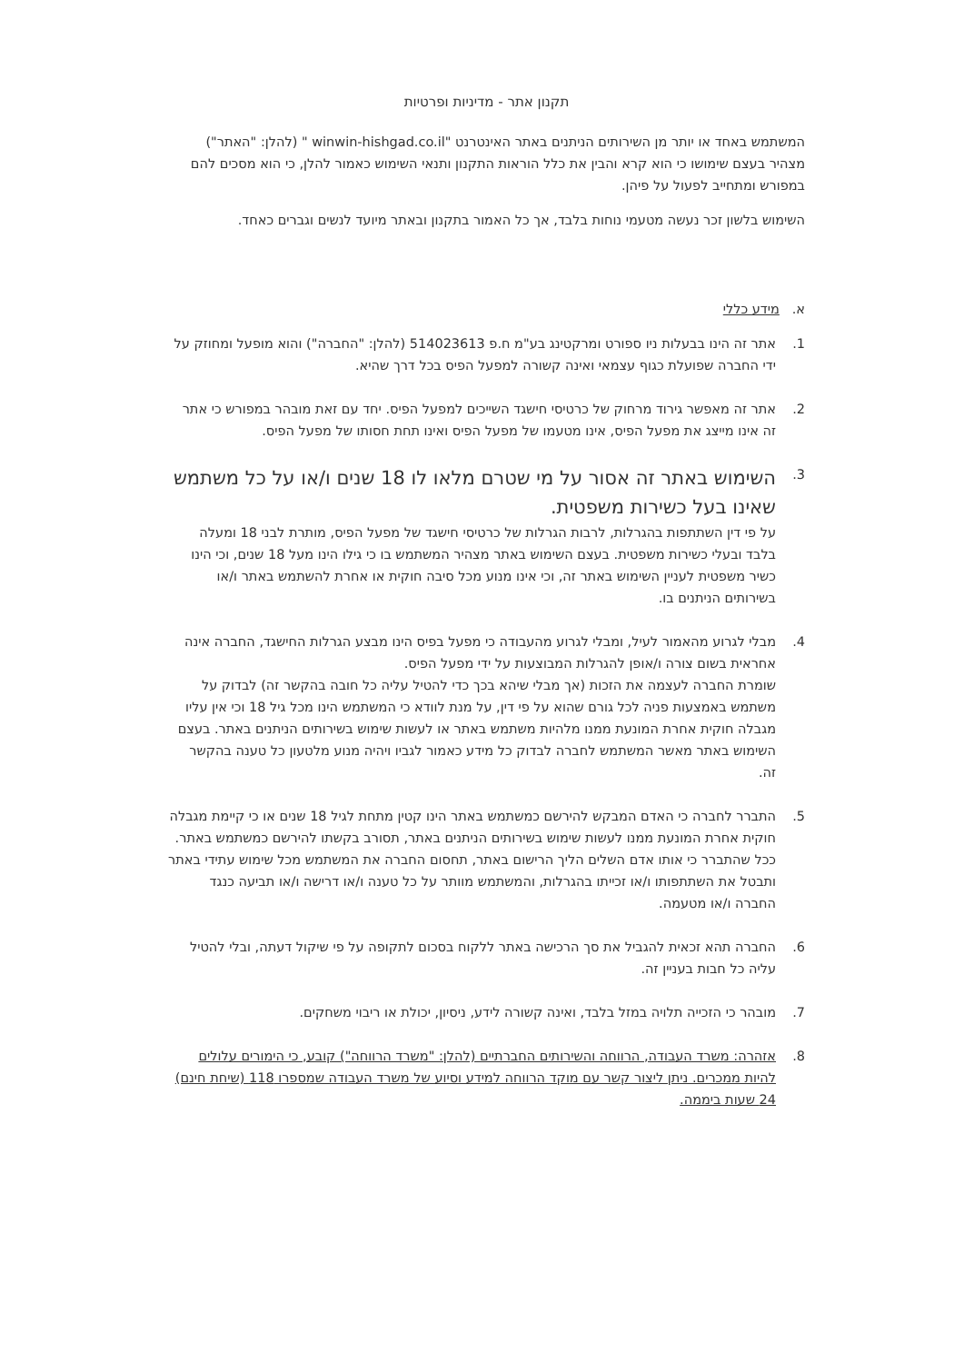תקנון אתר - מדיניות ופרטיות
המשתמש באחד או יותר מן השירותים הניתנים באתר האינטרנט "winwin-hishgad.co.il " (להלן: "האתר") מצהיר בעצם שימושו כי הוא קרא והבין את כלל הוראות התקנון ותנאי השימוש כאמור להלן, כי הוא מסכים להם במפורש ומתחייב לפעול על פיהן.
השימוש בלשון זכר נעשה מטעמי נוחות בלבד, אך כל האמור בתקנון ובאתר מיועד לנשים וגברים כאחד.
א. מידע כללי
1. אתר זה הינו בבעלות ניו ספורט ומרקטינג בע"מ ח.פ 514023613 (להלן: "החברה") והוא מופעל ומחוזק על ידי החברה שפועלת כגוף עצמאי ואינה קשורה למפעל הפיס בכל דרך שהיא.
2. אתר זה מאפשר גירוד מרחוק של כרטיסי חישגד השייכים למפעל הפיס. יחד עם זאת מובהר במפורש כי אתר זה אינו מייצג את מפעל הפיס, אינו מטעמו של מפעל הפיס ואינו תחת חסותו של מפעל הפיס.
3.
השימוש באתר זה אסור על מי שטרם מלאו לו 18 שנים ו/או על כל משתמש שאינו בעל כשירות משפטית.
על פי דין השתתפות בהגרלות, לרבות הגרלות של כרטיסי חישגד של מפעל הפיס, מותרת לבני 18 ומעלה בלבד ובעלי כשירות משפטית. בעצם השימוש באתר מצהיר המשתמש בו כי גילו הינו מעל 18 שנים, וכי הינו כשיר משפטית לעניין השימוש באתר זה, וכי אינו מנוע מכל סיבה חוקית או אחרת להשתמש באתר ו/או בשירותים הניתנים בו.
4. מבלי לגרוע מהאמור לעיל, ומבלי לגרוע מהעבודה כי מפעל בפיס הינו מבצע הגרלות החישגד, החברה אינה אחראית בשום צורה ו/אופן להגרלות המבוצעות על ידי מפעל הפיס.
שומרת החברה לעצמה את הזכות (אך מבלי שיהא בכך כדי להטיל עליה כל חובה בהקשר זה) לבדוק על משתמש באמצעות פניה לכל גורם שהוא על פי דין, על מנת לוודא כי המשתמש הינו מכל גיל 18 וכי אין עליו מגבלה חוקית אחרת המונעת ממנו מלהיות משתמש באתר או לעשות שימוש בשירותים הניתנים באתר. בעצם השימוש באתר מאשר המשתמש לחברה לבדוק כל מידע כאמור לגביו ויהיה מנוע מלטעון כל טענה בהקשר זה.
5. התברר לחברה כי האדם המבקש להירשם כמשתמש באתר הינו קטין מתחת לגיל 18 שנים או כי קיימת מגבלה חוקית אחרת המונעת ממנו לעשות שימוש בשירותים הניתנים באתר, תסורב בקשתו להירשם כמשתמש באתר. ככל שהתברר כי אותו אדם השלים הליך הרישום באתר, תחסום החברה את המשתמש מכל שימוש עתידי באתר ותבטל את השתתפותו ו/או זכייתו בהגרלות, והמשתמש מוותר על כל טענה ו/או דרישה ו/או תביעה כנגד החברה ו/או מטעמה.
6. החברה תהא זכאית להגביל את סך הרכישה באתר ללקוח בסכום לתקופה על פי שיקול דעתה, ובלי להטיל עליה כל חבות בעניין זה.
7. מובהר כי הזכייה תלויה במזל בלבד, ואינה קשורה לידע, ניסיון, יכולת או ריבוי משחקים.
8. אזהרה: משרד העבודה, הרווחה והשירותים החברתיים (להלן: "משרד הרווחה") קובע, כי הימורים עלולים להיות ממכרים. ניתן ליצור קשר עם מוקד הרווחה למידע וסיוע של משרד העבודה שמספרו 118 (שיחת חינם) 24 שעות ביממה.